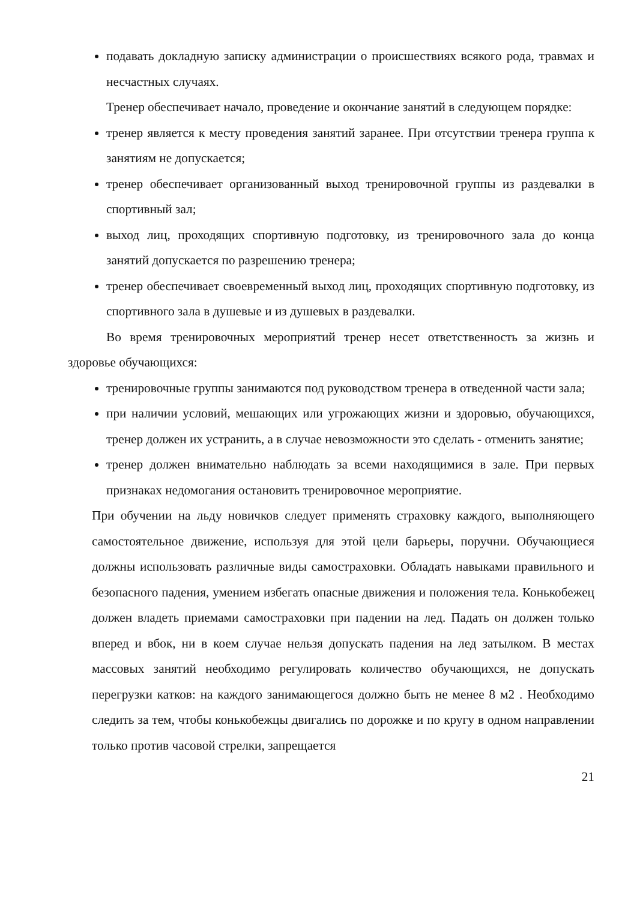подавать докладную записку администрации о происшествиях всякого рода, травмах и несчастных случаях.
Тренер обеспечивает начало, проведение и окончание занятий в следующем порядке:
тренер является к месту проведения занятий заранее. При отсутствии тренера группа к занятиям не допускается;
тренер обеспечивает организованный выход тренировочной группы из раздевалки в спортивный зал;
выход лиц, проходящих спортивную подготовку, из тренировочного зала до конца занятий допускается по разрешению тренера;
тренер обеспечивает своевременный выход лиц, проходящих спортивную подготовку, из спортивного зала в душевые и из душевых в раздевалки.
Во время тренировочных мероприятий тренер несет ответственность за жизнь и здоровье обучающихся:
тренировочные группы занимаются под руководством тренера в отведенной части зала;
при наличии условий, мешающих или угрожающих жизни и здоровью, обучающихся, тренер должен их устранить, а в случае невозможности это сделать - отменить занятие;
тренер должен внимательно наблюдать за всеми находящимися в зале. При первых признаках недомогания остановить тренировочное мероприятие.
При обучении на льду новичков следует применять страховку каждого, выполняющего самостоятельное движение, используя для этой цели барьеры, поручни. Обучающиеся должны использовать различные виды самостраховки. Обладать навыками правильного и безопасного падения, умением избегать опасные движения и положения тела. Конькобежец должен владеть приемами самостраховки при падении на лед. Падать он должен только вперед и вбок, ни в коем случае нельзя допускать падения на лед затылком. В местах массовых занятий необходимо регулировать количество обучающихся, не допускать перегрузки катков: на каждого занимающегося должно быть не менее 8 м2 . Необходимо следить за тем, чтобы конькобежцы двигались по дорожке и по кругу в одном направлении только против часовой стрелки, запрещается
21